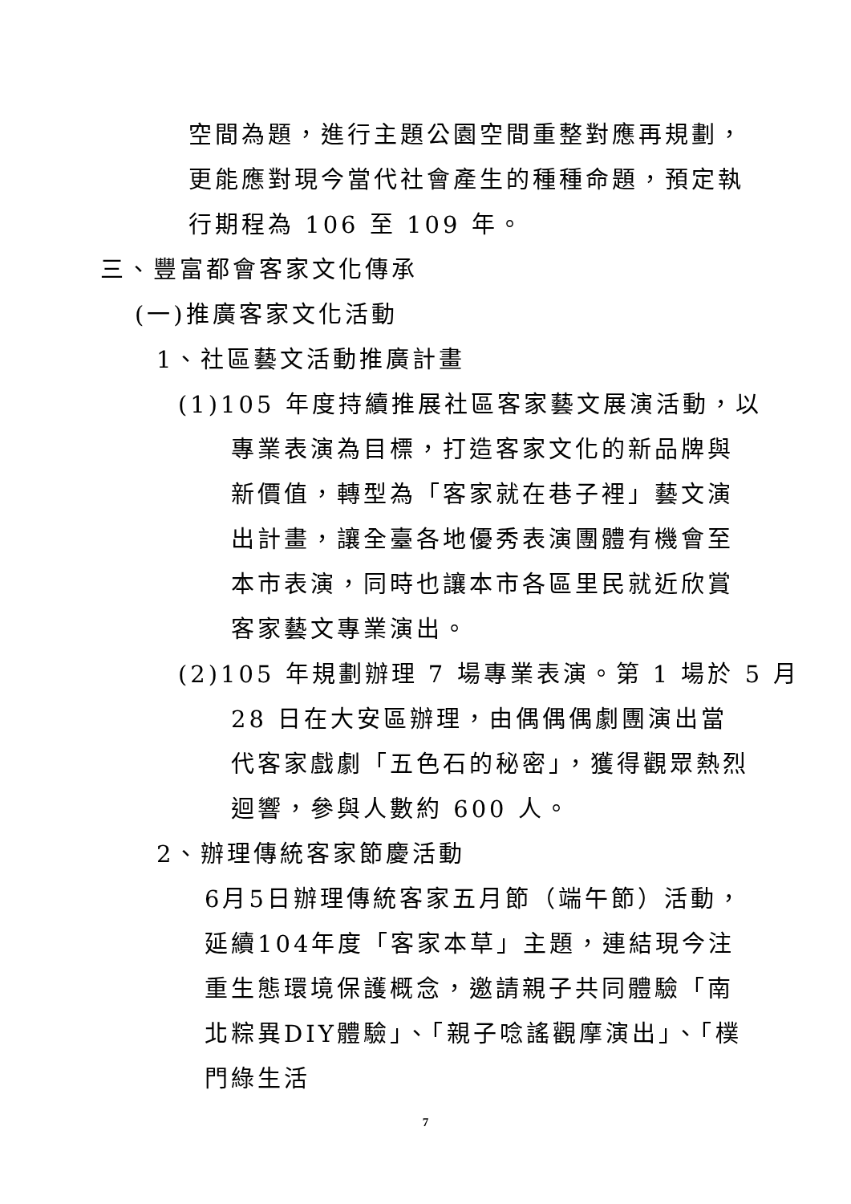空間為題，進行主題公園空間重整對應再規劃，更能應對現今當代社會產生的種種命題，預定執行期程為 106 至 109 年。
三、豐富都會客家文化傳承
(一)推廣客家文化活動
1、社區藝文活動推廣計畫
(1)105 年度持續推展社區客家藝文展演活動，以
專業表演為目標，打造客家文化的新品牌與新價值，轉型為「客家就在巷子裡」藝文演出計畫，讓全臺各地優秀表演團體有機會至本市表演，同時也讓本市各區里民就近欣賞客家藝文專業演出。
(2)105 年規劃辦理 7 場專業表演。第 1 場於 5 月
28 日在大安區辦理，由偶偶偶劇團演出當代客家戲劇「五色石的秘密」，獲得觀眾熱烈迴響，參與人數約 600 人。
2、辦理傳統客家節慶活動
6月5日辦理傳統客家五月節（端午節）活動，延續104年度「客家本草」主題，連結現今注重生態環境保護概念，邀請親子共同體驗「南北粽異DIY體驗」、「親子唸謠觀摩演出」、「樸門綠生活
7